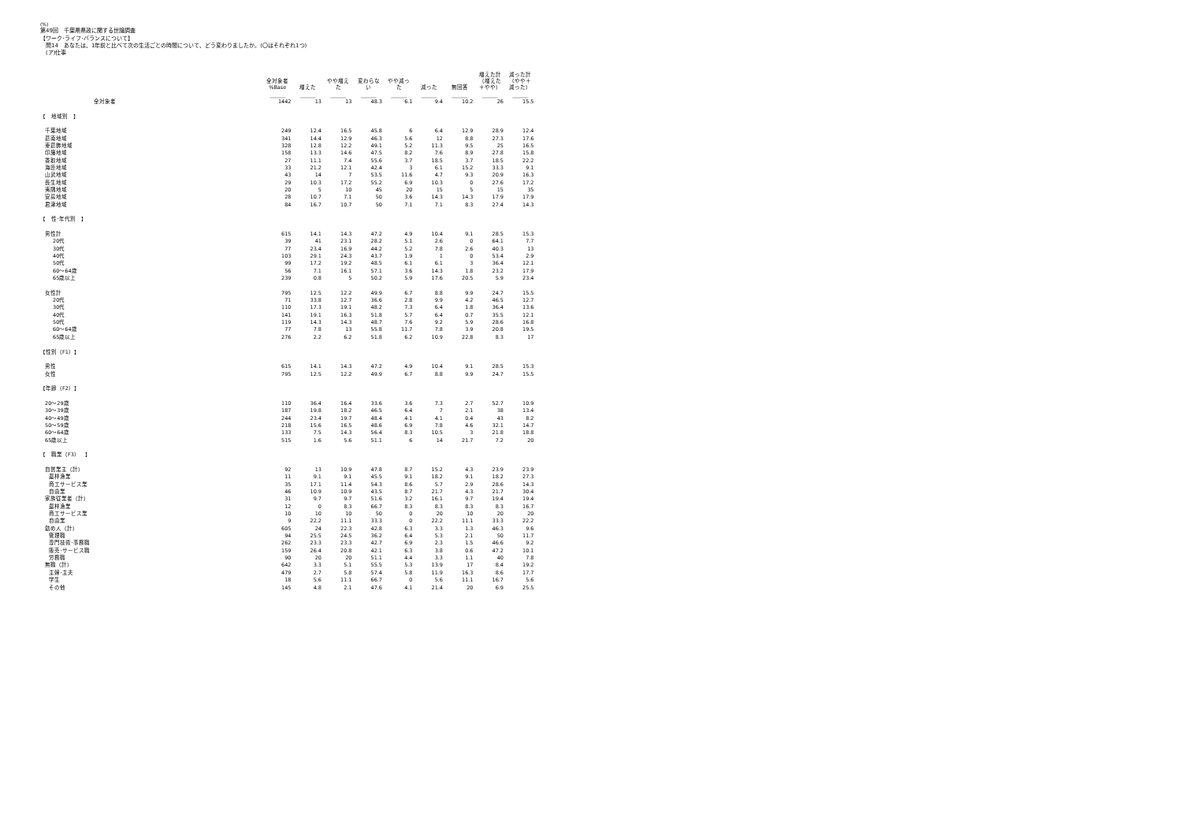(%)
第49回　千葉県県政に関する世論調査
【ワーク･ライフ･バランスについて】
　問14　あなたは、1年前と比べて次の生活ごとの時間について、どう変わりましたか。(〇はそれぞれ1つ)
　(ア)仕事
| | 全対象者 %Base | 増えた | やや増え た | 変わらな い | やや減っ た | 減った | 無回答 | 増えた計 （増えた ＋やや） | 減った計 （やや＋ 減った） |
| | ________ | ________ | ________ | ________ | ________ | ________ | ________ | ________ | ________ |
| 全対象者 | 1442 | 13 | 13 | 48.3 | 6.1 | 9.4 | 10.2 | 26 | 15.5 |
| 【 地域別 】 | | | | | | | | | |
| 千葉地域 | 249 | 12.4 | 16.5 | 45.8 | 6 | 6.4 | 12.9 | 28.9 | 12.4 |
| 葛南地域 | 341 | 14.4 | 12.9 | 46.3 | 5.6 | 12 | 8.8 | 27.3 | 17.6 |
| 東葛飾地域 | 328 | 12.8 | 12.2 | 49.1 | 5.2 | 11.3 | 9.5 | 25 | 16.5 |
| 印旛地域 | 158 | 13.3 | 14.6 | 47.5 | 8.2 | 7.6 | 8.9 | 27.8 | 15.8 |
| 香取地域 | 27 | 11.1 | 7.4 | 55.6 | 3.7 | 18.5 | 3.7 | 18.5 | 22.2 |
| 海匝地域 | 33 | 21.2 | 12.1 | 42.4 | 3 | 6.1 | 15.2 | 33.3 | 9.1 |
| 山武地域 | 43 | 14 | 7 | 53.5 | 11.6 | 4.7 | 9.3 | 20.9 | 16.3 |
| 長生地域 | 29 | 10.3 | 17.2 | 55.2 | 6.9 | 10.3 | 0 | 27.6 | 17.2 |
| 夷隅地域 | 20 | 5 | 10 | 45 | 20 | 15 | 5 | 15 | 35 |
| 安房地域 | 28 | 10.7 | 7.1 | 50 | 3.6 | 14.3 | 14.3 | 17.9 | 17.9 |
| 君津地域 | 84 | 16.7 | 10.7 | 50 | 7.1 | 7.1 | 8.3 | 27.4 | 14.3 |
| 【 性･年代別 】 | | | | | | | | | |
| 男性計 | 615 | 14.1 | 14.3 | 47.2 | 4.9 | 10.4 | 9.1 | 28.5 | 15.3 |
| 20代 | 39 | 41 | 23.1 | 28.2 | 5.1 | 2.6 | 0 | 64.1 | 7.7 |
| 30代 | 77 | 23.4 | 16.9 | 44.2 | 5.2 | 7.8 | 2.6 | 40.3 | 13 |
| 40代 | 103 | 29.1 | 24.3 | 43.7 | 1.9 | 1 | 0 | 53.4 | 2.9 |
| 50代 | 99 | 17.2 | 19.2 | 48.5 | 6.1 | 6.1 | 3 | 36.4 | 12.1 |
| 60～64歳 | 56 | 7.1 | 16.1 | 57.1 | 3.6 | 14.3 | 1.8 | 23.2 | 17.9 |
| 65歳以上 | 239 | 0.8 | 5 | 50.2 | 5.9 | 17.6 | 20.5 | 5.9 | 23.4 |
| 女性計 | 795 | 12.5 | 12.2 | 49.9 | 6.7 | 8.8 | 9.9 | 24.7 | 15.5 |
| 20代 | 71 | 33.8 | 12.7 | 36.6 | 2.8 | 9.9 | 4.2 | 46.5 | 12.7 |
| 30代 | 110 | 17.3 | 19.1 | 48.2 | 7.3 | 6.4 | 1.8 | 36.4 | 13.6 |
| 40代 | 141 | 19.1 | 16.3 | 51.8 | 5.7 | 6.4 | 0.7 | 35.5 | 12.1 |
| 50代 | 119 | 14.3 | 14.3 | 48.7 | 7.6 | 9.2 | 5.9 | 28.6 | 16.8 |
| 60～64歳 | 77 | 7.8 | 13 | 55.8 | 11.7 | 7.8 | 3.9 | 20.8 | 19.5 |
| 65歳以上 | 276 | 2.2 | 6.2 | 51.8 | 6.2 | 10.9 | 22.8 | 8.3 | 17 |
| 【性別（F1）】 | | | | | | | | | |
| 男性 | 615 | 14.1 | 14.3 | 47.2 | 4.9 | 10.4 | 9.1 | 28.5 | 15.3 |
| 女性 | 795 | 12.5 | 12.2 | 49.9 | 6.7 | 8.8 | 9.9 | 24.7 | 15.5 |
| 【年齢（F2）】 | | | | | | | | | |
| 20～29歳 | 110 | 36.4 | 16.4 | 33.6 | 3.6 | 7.3 | 2.7 | 52.7 | 10.9 |
| 30～39歳 | 187 | 19.8 | 18.2 | 46.5 | 6.4 | 7 | 2.1 | 38 | 13.4 |
| 40～49歳 | 244 | 23.4 | 19.7 | 48.4 | 4.1 | 4.1 | 0.4 | 43 | 8.2 |
| 50～59歳 | 218 | 15.6 | 16.5 | 48.6 | 6.9 | 7.8 | 4.6 | 32.1 | 14.7 |
| 60～64歳 | 133 | 7.5 | 14.3 | 56.4 | 8.3 | 10.5 | 3 | 21.8 | 18.8 |
| 65歳以上 | 515 | 1.6 | 5.6 | 51.1 | 6 | 14 | 21.7 | 7.2 | 20 |
| 【 職業（F3） 】 | | | | | | | | | |
| 自営業主（計） | 92 | 13 | 10.9 | 47.8 | 8.7 | 15.2 | 4.3 | 23.9 | 23.9 |
| 農林漁業 | 11 | 9.1 | 9.1 | 45.5 | 9.1 | 18.2 | 9.1 | 18.2 | 27.3 |
| 商工サービス業 | 35 | 17.1 | 11.4 | 54.3 | 8.6 | 5.7 | 2.9 | 28.6 | 14.3 |
| 自由業 | 46 | 10.9 | 10.9 | 43.5 | 8.7 | 21.7 | 4.3 | 21.7 | 30.4 |
| 家族従業者（計） | 31 | 9.7 | 9.7 | 51.6 | 3.2 | 16.1 | 9.7 | 19.4 | 19.4 |
| 農林漁業 | 12 | 0 | 8.3 | 66.7 | 8.3 | 8.3 | 8.3 | 8.3 | 16.7 |
| 商工サービス業 | 10 | 10 | 10 | 50 | 0 | 20 | 10 | 20 | 20 |
| 自由業 | 9 | 22.2 | 11.1 | 33.3 | 0 | 22.2 | 11.1 | 33.3 | 22.2 |
| 勤め人（計） | 605 | 24 | 22.3 | 42.8 | 6.3 | 3.3 | 1.3 | 46.3 | 9.6 |
| 管理職 | 94 | 25.5 | 24.5 | 36.2 | 6.4 | 5.3 | 2.1 | 50 | 11.7 |
| 専門技術･事務職 | 262 | 23.3 | 23.3 | 42.7 | 6.9 | 2.3 | 1.5 | 46.6 | 9.2 |
| 販売･サービス職 | 159 | 26.4 | 20.8 | 42.1 | 6.3 | 3.8 | 0.6 | 47.2 | 10.1 |
| 労務職 | 90 | 20 | 20 | 51.1 | 4.4 | 3.3 | 1.1 | 40 | 7.8 |
| 無職（計） | 642 | 3.3 | 5.1 | 55.5 | 5.3 | 13.9 | 17 | 8.4 | 19.2 |
| 主婦･主夫 | 479 | 2.7 | 5.8 | 57.4 | 5.8 | 11.9 | 16.3 | 8.6 | 17.7 |
| 学生 | 18 | 5.6 | 11.1 | 66.7 | 0 | 5.6 | 11.1 | 16.7 | 5.6 |
| その他 | 145 | 4.8 | 2.1 | 47.6 | 4.1 | 21.4 | 20 | 6.9 | 25.5 |